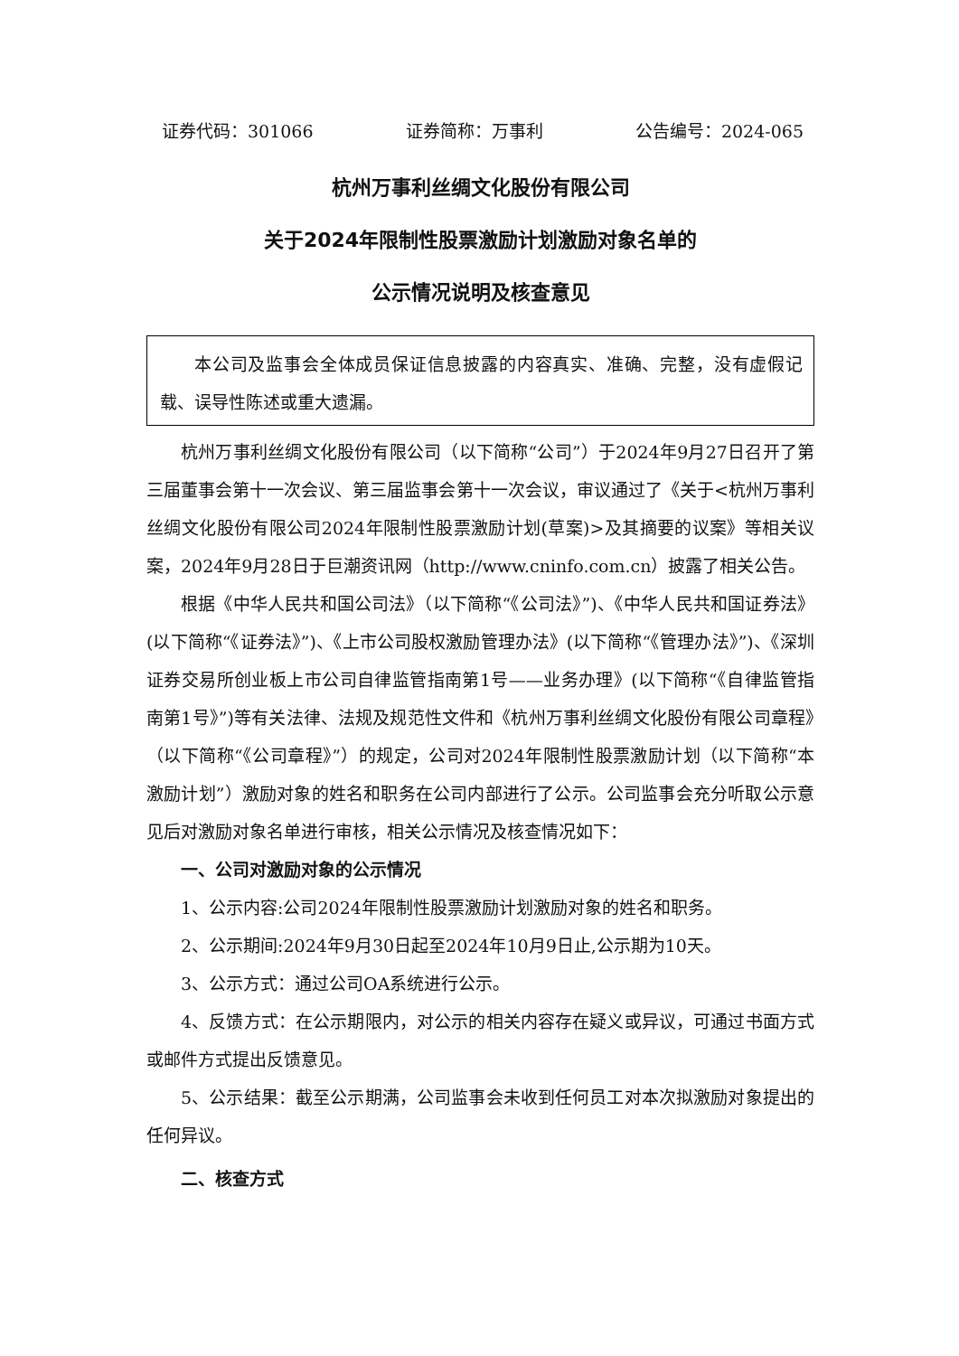证券代码：301066 证券简称：万事利 公告编号：2024-065
杭州万事利丝绸文化股份有限公司
关于2024年限制性股票激励计划激励对象名单的
公示情况说明及核查意见
本公司及监事会全体成员保证信息披露的内容真实、准确、完整，没有虚假记载、误导性陈述或重大遗漏。
杭州万事利丝绸文化股份有限公司（以下简称“公司”）于2024年9月27日召开了第三届董事会第十一次会议、第三届监事会第十一次会议，审议通过了《关于<杭州万事利丝绸文化股份有限公司2024年限制性股票激励计划(草案)>及其摘要的议案》等相关议案，2024年9月28日于巨潮资讯网（http://www.cninfo.com.cn）披露了相关公告。
根据《中华人民共和国公司法》（以下简称“《公司法》”)、《中华人民共和国证券法》(以下简称“《证券法》”)、《上市公司股权激励管理办法》(以下简称“《管理办法》”)、《深圳证券交易所创业板上市公司自律监管指南第1号——业务办理》(以下简称“《自律监管指南第1号》”)等有关法律、法规及规范性文件和《杭州万事利丝绸文化股份有限公司章程》（以下简称“《公司章程》”）的规定，公司对2024年限制性股票激励计划（以下简称“本激励计划”）激励对象的姓名和职务在公司内部进行了公示。公司监事会充分听取公示意见后对激励对象名单进行审核，相关公示情况及核查情况如下：
一、公司对激励对象的公示情况
1、公示内容:公司2024年限制性股票激励计划激励对象的姓名和职务。
2、公示期间:2024年9月30日起至2024年10月9日止,公示期为10天。
3、公示方式：通过公司OA系统进行公示。
4、反馈方式：在公示期限内，对公示的相关内容存在疑义或异议，可通过书面方式或邮件方式提出反馈意见。
5、公示结果：截至公示期满，公司监事会未收到任何员工对本次拟激励对象提出的任何异议。
二、核查方式